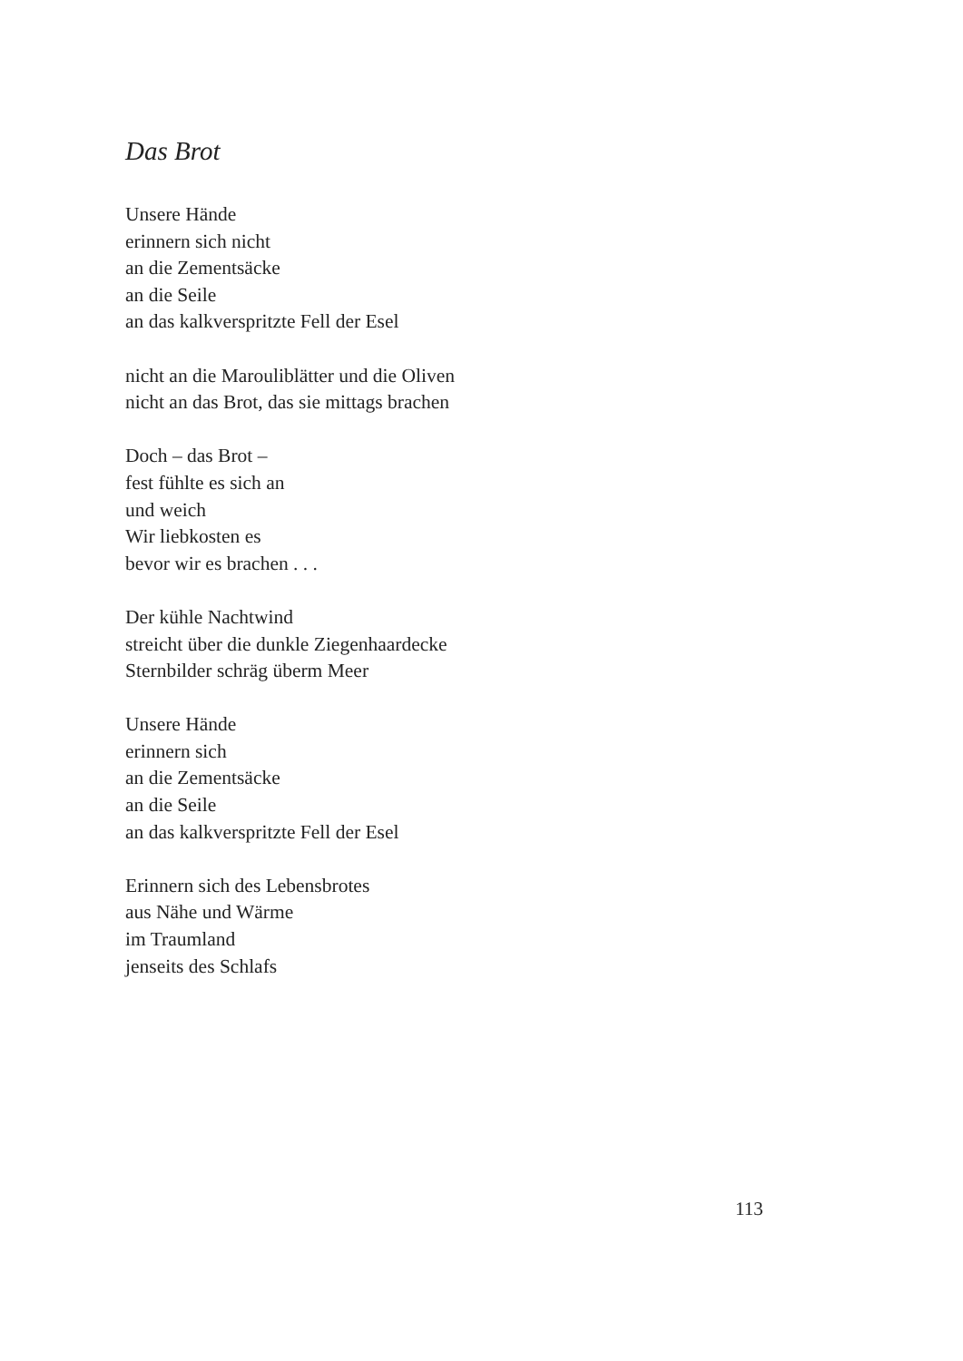Das Brot
Unsere Hände
erinnern sich nicht
an die Zementsäcke
an die Seile
an das kalkverspritzte Fell der Esel
nicht an die Marouliblätter und die Oliven
nicht an das Brot, das sie mittags brachen
Doch – das Brot –
fest fühlte es sich an
und weich
Wir liebkosten es
bevor wir es brachen . . .
Der kühle Nachtwind
streicht über die dunkle Ziegenhaardecke
Sternbilder schräg überm Meer
Unsere Hände
erinnern sich
an die Zementsäcke
an die Seile
an das kalkverspritzte Fell der Esel
Erinnern sich des Lebensbrotes
aus Nähe und Wärme
im Traumland
jenseits des Schlafs
113